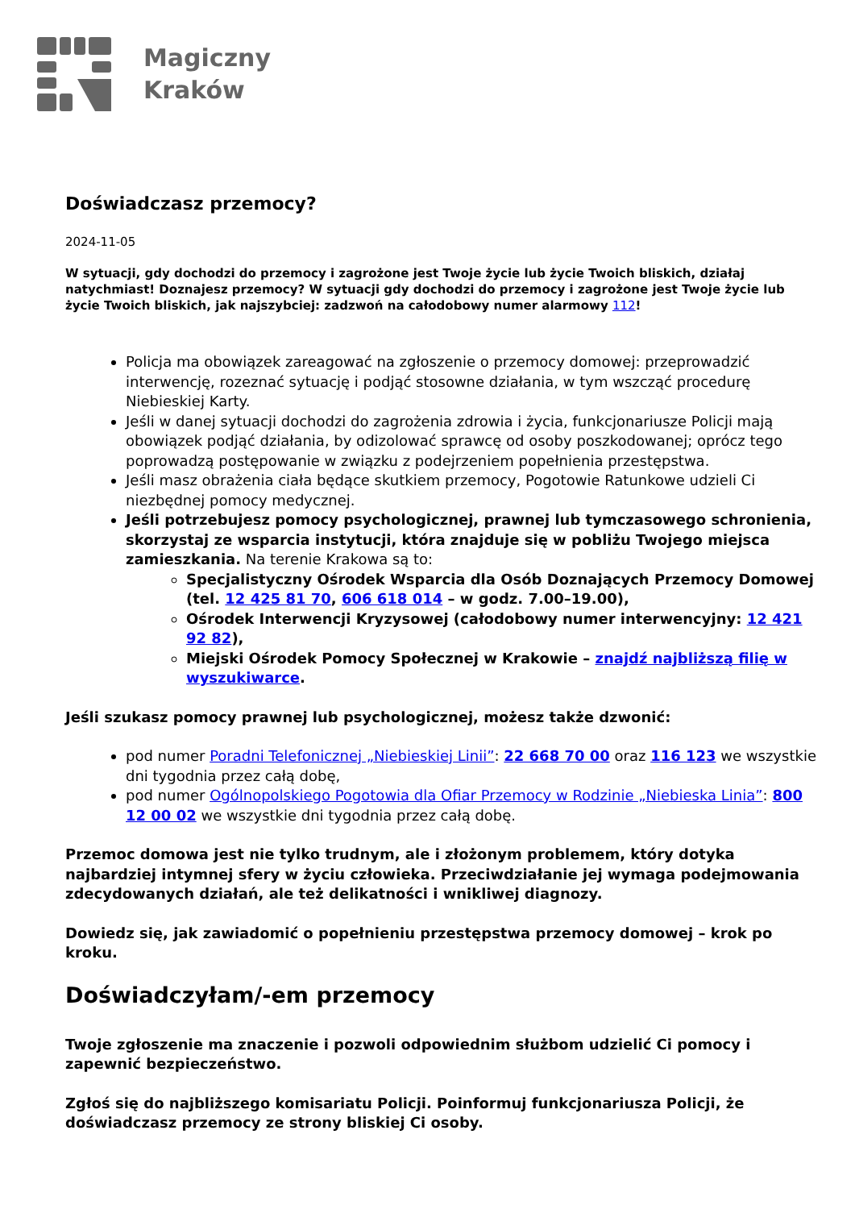Magiczny
Kraków
Doświadczasz przemocy?
2024-11-05
W sytuacji, gdy dochodzi do przemocy i zagrożone jest Twoje życie lub życie Twoich bliskich, działaj natychmiast! Doznajesz przemocy? W sytuacji gdy dochodzi do przemocy i zagrożone jest Twoje życie lub życie Twoich bliskich, jak najszybciej: zadzwoń na całodobowy numer alarmowy 112!
Policja ma obowiązek zareagować na zgłoszenie o przemocy domowej: przeprowadzić interwencję, rozeznać sytuację i podjąć stosowne działania, w tym wszcząć procedurę Niebieskiej Karty.
Jeśli w danej sytuacji dochodzi do zagrożenia zdrowia i życia, funkcjonariusze Policji mają obowiązek podjąć działania, by odizolować sprawcę od osoby poszkodowanej; oprócz tego poprowadzą postępowanie w związku z podejrzeniem popełnienia przestępstwa.
Jeśli masz obrażenia ciała będące skutkiem przemocy, Pogotowie Ratunkowe udzieli Ci niezbędnej pomocy medycznej.
Jeśli potrzebujesz pomocy psychologicznej, prawnej lub tymczasowego schronienia, skorzystaj ze wsparcia instytucji, która znajduje się w pobliżu Twojego miejsca zamieszkania. Na terenie Krakowa są to:
Specjalistyczny Ośrodek Wsparcia dla Osób Doznających Przemocy Domowej (tel. 12 425 81 70, 606 618 014 – w godz. 7.00–19.00),
Ośrodek Interwencji Kryzysowej (całodobowy numer interwencyjny: 12 421 92 82),
Miejski Ośrodek Pomocy Społecznej w Krakowie – znajdź najbliższą filię w wyszukiwarce.
Jeśli szukasz pomocy prawnej lub psychologicznej, możesz także dzwonić:
pod numer Poradni Telefonicznej „Niebieskiej Linii”: 22 668 70 00 oraz 116 123 we wszystkie dni tygodnia przez całą dobę,
pod numer Ogólnopolskiego Pogotowia dla Ofiar Przemocy w Rodzinie „Niebieska Linia”: 800 12 00 02 we wszystkie dni tygodnia przez całą dobę.
Przemoc domowa jest nie tylko trudnym, ale i złożonym problemem, który dotyka najbardziej intymnej sfery w życiu człowieka. Przeciwdziałanie jej wymaga podejmowania zdecydowanych działań, ale też delikatności i wnikliwej diagnozy.
Dowiedz się, jak zawiadomić o popełnieniu przestępstwa przemocy domowej – krok po kroku.
Doświadczyłam/-em przemocy
Twoje zgłoszenie ma znaczenie i pozwoli odpowiednim służbom udzielić Ci pomocy i zapewnić bezpieczeństwo.
Zgłoś się do najbliższego komisariatu Policji. Poinformuj funkcjonariusza Policji, że doświadczasz przemocy ze strony bliskiej Ci osoby.